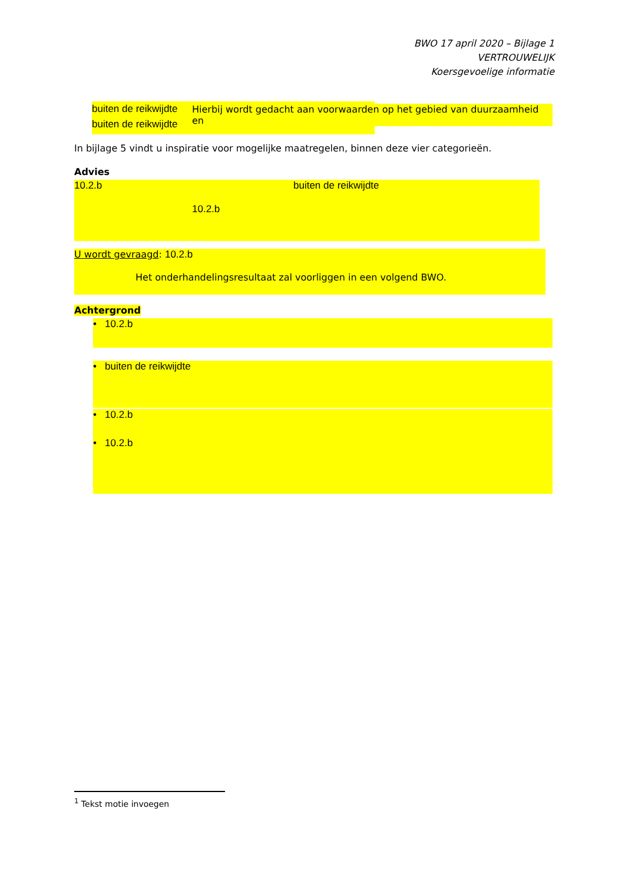BWO 17 april 2020 – Bijlage 1
VERTROUWELIJK
Koersgevoelige informatie
buiten de reikwijdte
buiten de reikwijdte
Hierbij wordt gedacht aan voorwaarden op het gebied van duurzaamheid en
In bijlage 5 vindt u inspiratie voor mogelijke maatregelen, binnen deze vier categorieën.
Advies
10.2.b buiten de reikwijdte
10.2.b
U wordt gevraagd: 10.2.b
Het onderhandelingsresultaat zal voorliggen in een volgend BWO.
Achtergrond
• 10.2.b
• buiten de reikwijdte
• 10.2.b
• 10.2.b
<sup>1</sup> Tekst motie invoegen